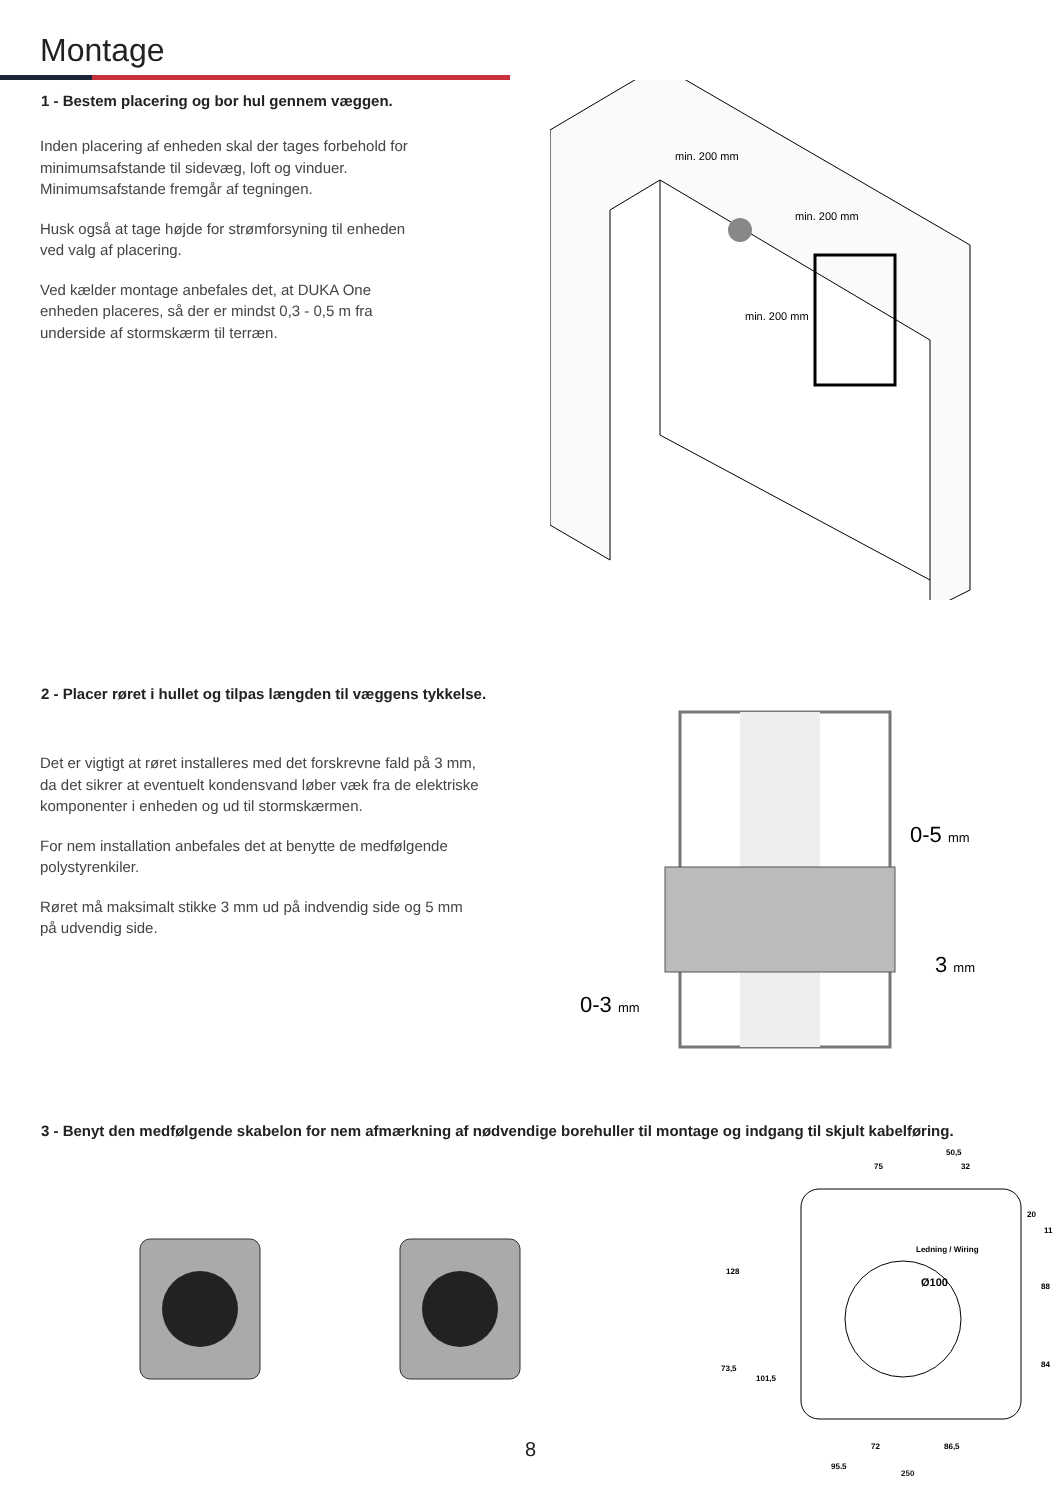Montage
1 - Bestem placering og bor hul gennem væggen.
Inden placering af enheden skal der tages forbehold for minimumsafstande til sidevæg, loft og vinduer. Minimumsafstande fremgår af tegningen.
Husk også at tage højde for strømforsyning til enheden ved valg af placering.
Ved kælder montage anbefales det, at DUKA One enheden placeres, så der er mindst 0,3 - 0,5 m fra underside af stormskærm til terræn.
min. 200 mm
min. 200 mm
min. 200 mm
2 - Placer røret i hullet og tilpas længden til væggens tykkelse.
Det er vigtigt at røret installeres med det forskrevne fald på 3 mm, da det sikrer at eventuelt kondensvand løber væk fra de elektriske komponenter i enheden og ud til stormskærmen.
For nem installation anbefales det at benytte de medfølgende polystyrenkiler.
Røret må maksimalt stikke 3 mm ud på indvendig side og 5 mm på udvendig side.
0-5 mm
3 mm
0-3 mm
3 - Benyt den medfølgende skabelon for nem afmærkning af nødvendige borehuller til montage og indgang til skjult kabelføring.
50,5
75
32
20
11
Ledning / Wiring
Ø100
128
88
73,5
101,5
84
72
86,5
95,5
250
8